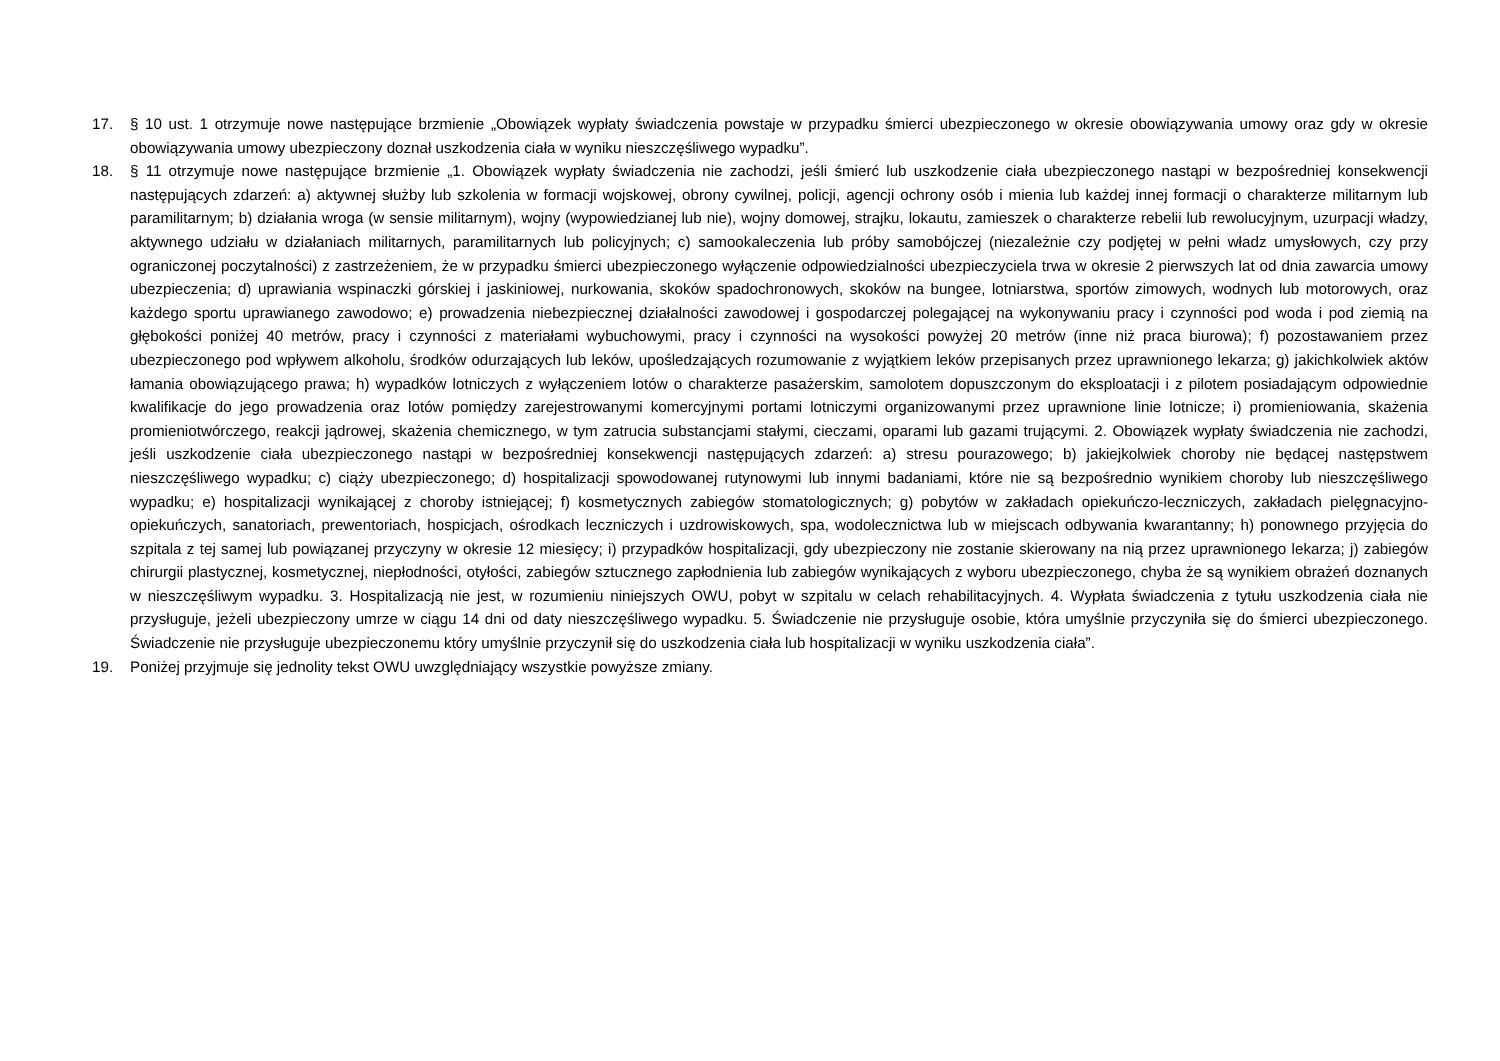17. § 10 ust. 1 otrzymuje nowe następujące brzmienie „Obowiązek wypłaty świadczenia powstaje w przypadku śmierci ubezpieczonego w okresie obowiązywania umowy oraz gdy w okresie obowiązywania umowy ubezpieczony doznał uszkodzenia ciała w wyniku nieszczęśliwego wypadku”.
18. § 11 otrzymuje nowe następujące brzmienie „1. Obowiązek wypłaty świadczenia nie zachodzi, jeśli śmierć lub uszkodzenie ciała ubezpieczonego nastąpi w bezpośredniej konsekwencji następujących zdarzeń: a) aktywnej służby lub szkolenia w formacji wojskowej, obrony cywilnej, policji, agencji ochrony osób i mienia lub każdej innej formacji o charakterze militarnym lub paramilitarnym; b) działania wroga (w sensie militarnym), wojny (wypowiedzianej lub nie), wojny domowej, strajku, lokautu, zamieszek o charakterze rebelii lub rewolucyjnym, uzurpacji władzy, aktywnego udziału w działaniach militarnych, paramilitarnych lub policyjnych; c) samookaleczenia lub próby samobójczej (niezależnie czy podjętej w pełni władz umysłowych, czy przy ograniczonej poczytalności) z zastrzeżeniem, że w przypadku śmierci ubezpieczonego wyłączenie odpowiedzialności ubezpieczyciela trwa w okresie 2 pierwszych lat od dnia zawarcia umowy ubezpieczenia; d) uprawiania wspinaczki górskiej i jaskiniowej, nurkowania, skoków spadochronowych, skoków na bungee, lotniarstwa, sportów zimowych, wodnych lub motorowych, oraz każdego sportu uprawianego zawodowo; e) prowadzenia niebezpiecznej działalności zawodowej i gospodarczej polegającej na wykonywaniu pracy i czynności pod woda i pod ziemią na głębokości poniżej 40 metrów, pracy i czynności z materiałami wybuchowymi, pracy i czynności na wysokości powyżej 20 metrów (inne niż praca biurowa); f) pozostawaniem przez ubezpieczonego pod wpływem alkoholu, środków odurzających lub leków, upośledzających rozumowanie z wyjątkiem leków przepisanych przez uprawnionego lekarza; g) jakichkolwiek aktów łamania obowiązującego prawa; h) wypadków lotniczych z wyłączeniem lotów o charakterze pasażerskim, samolotem dopuszczonym do eksploatacji i z pilotem posiadającym odpowiednie kwalifikacje do jego prowadzenia oraz lotów pomiędzy zarejestrowanymi komercyjnymi portami lotniczymi organizowanymi przez uprawnione linie lotnicze; i) promieniowania, skażenia promieniotwórczego, reakcji jądrowej, skażenia chemicznego, w tym zatrucia substancjami stałymi, cieczami, oparami lub gazami trującymi. 2. Obowiązek wypłaty świadczenia nie zachodzi, jeśli uszkodzenie ciała ubezpieczonego nastąpi w bezpośredniej konsekwencji następujących zdarzeń: a) stresu pourazowego; b) jakiejkolwiek choroby nie będącej następstwem nieszczęśliwego wypadku; c) ciąży ubezpieczonego; d) hospitalizacji spowodowanej rutynowymi lub innymi badaniami, które nie są bezpośrednio wynikiem choroby lub nieszczęśliwego wypadku; e) hospitalizacji wynikającej z choroby istniejącej; f) kosmetycznych zabiegów stomatologicznych; g) pobytów w zakładach opiekuńczo-leczniczych, zakładach pielęgnacyjno-opiekuńczych, sanatoriach, prewentoriach, hospicjach, ośrodkach leczniczych i uzdrowiskowych, spa, wodolecznictwa lub w miejscach odbywania kwarantanny; h) ponownego przyjęcia do szpitala z tej samej lub powiązanej przyczyny w okresie 12 miesięcy; i) przypadków hospitalizacji, gdy ubezpieczony nie zostanie skierowany na nią przez uprawnionego lekarza; j) zabiegów chirurgii plastycznej, kosmetycznej, niepłodności, otyłości, zabiegów sztucznego zapłodnienia lub zabiegów wynikających z wyboru ubezpieczonego, chyba że są wynikiem obrażeń doznanych w nieszczęśliwym wypadku. 3. Hospitalizacją nie jest, w rozumieniu niniejszych OWU, pobyt w szpitalu w celach rehabilitacyjnych. 4. Wypłata świadczenia z tytułu uszkodzenia ciała nie przysługuje, jeżeli ubezpieczony umrze w ciągu 14 dni od daty nieszczęśliwego wypadku. 5. Świadczenie nie przysługuje osobie, która umyślnie przyczyniła się do śmierci ubezpieczonego. Świadczenie nie przysługuje ubezpieczonemu który umyślnie przyczynił się do uszkodzenia ciała lub hospitalizacji w wyniku uszkodzenia ciała”.
19. Poniżej przyjmuje się jednolity tekst OWU uwzględniający wszystkie powyższe zmiany.